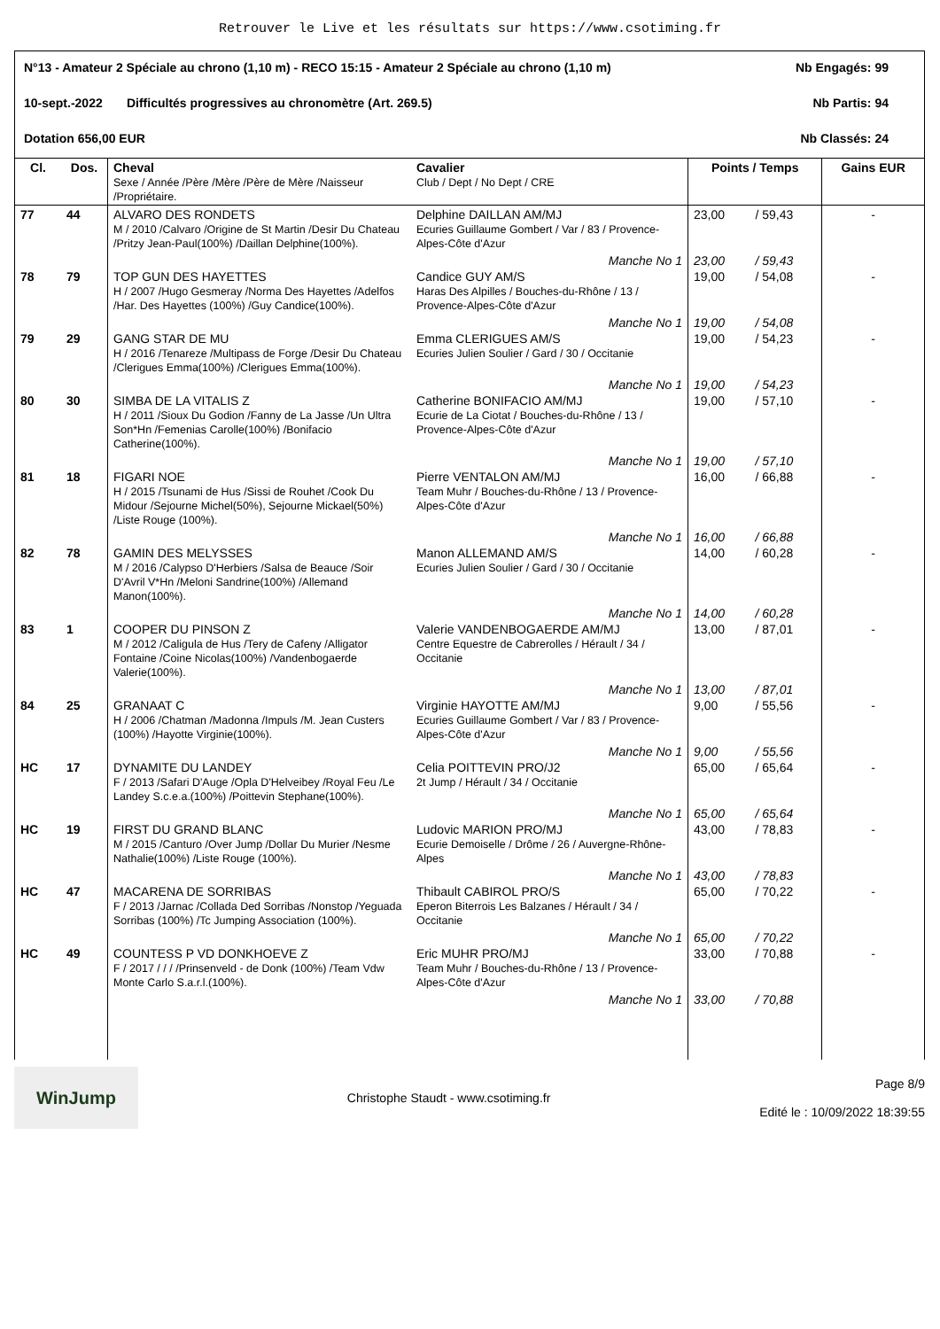Retrouver le Live et les résultats sur https://www.csotiming.fr
N°13 - Amateur 2 Spéciale au chrono (1,10 m) - RECO 15:15 - Amateur 2 Spéciale au chrono (1,10 m) Nb Engagés: 99
10-sept.-2022 Difficultés progressives au chronomètre (Art. 269.5) Nb Partis: 94
Dotation 656,00 EUR Nb Classés: 24
| Cl. | Dos. | Cheval Sexe / Année /Père /Mère /Père de Mère /Naisseur /Propriétaire. | Cavalier Club / Dept / No Dept / CRE | Points / Temps | | Gains EUR |
| --- | --- | --- | --- | --- | --- | --- |
| 77 | 44 | ALVARO DES RONDETS M / 2010 /Calvaro /Origine de St Martin /Desir Du Chateau /Pritzy Jean-Paul(100%) /Daillan Delphine(100%). | Delphine DAILLAN AM/MJ Ecuries Guillaume Gombert / Var / 83 / Provence-Alpes-Côte d'Azur | 23,00 | / 59,43 | - |
| | | | Manche No 1 | 23,00 | / 59,43 | |
| 78 | 79 | TOP GUN DES HAYETTES H / 2007 /Hugo Gesmeray /Norma Des Hayettes /Adelfos /Har. Des Hayettes (100%) /Guy Candice(100%). | Candice GUY AM/S Haras Des Alpilles / Bouches-du-Rhône / 13 / Provence-Alpes-Côte d'Azur | 19,00 | / 54,08 | - |
| | | | Manche No 1 | 19,00 | / 54,08 | |
| 79 | 29 | GANG STAR DE MU H / 2016 /Tenareze /Multipass de Forge /Desir Du Chateau /Clerigues Emma(100%) /Clerigues Emma(100%). | Emma CLERIGUES AM/S Ecuries Julien Soulier / Gard / 30 / Occitanie | 19,00 | / 54,23 | - |
| | | | Manche No 1 | 19,00 | / 54,23 | |
| 80 | 30 | SIMBA DE LA VITALIS Z H / 2011 /Sioux Du Godion /Fanny de La Jasse /Un Ultra Son*Hn /Femenias Carolle(100%) /Bonifacio Catherine(100%). | Catherine BONIFACIO AM/MJ Ecurie de La Ciotat / Bouches-du-Rhône / 13 / Provence-Alpes-Côte d'Azur | 19,00 | / 57,10 | - |
| | | | Manche No 1 | 19,00 | / 57,10 | |
| 81 | 18 | FIGARI NOE H / 2015 /Tsunami de Hus /Sissi de Rouhet /Cook Du Midour /Sejourne Michel(50%), Sejourne Mickael(50%) /Liste Rouge (100%). | Pierre VENTALON AM/MJ Team Muhr / Bouches-du-Rhône / 13 / Provence-Alpes-Côte d'Azur | 16,00 | / 66,88 | - |
| | | | Manche No 1 | 16,00 | / 66,88 | |
| 82 | 78 | GAMIN DES MELYSSES M / 2016 /Calypso D'Herbiers /Salsa de Beauce /Soir D'Avril V*Hn /Meloni Sandrine(100%) /Allemand Manon(100%). | Manon ALLEMAND AM/S Ecuries Julien Soulier / Gard / 30 / Occitanie | 14,00 | / 60,28 | - |
| | | | Manche No 1 | 14,00 | / 60,28 | |
| 83 | 1 | COOPER DU PINSON Z M / 2012 /Caligula de Hus /Tery de Cafeny /Alligator Fontaine /Coine Nicolas(100%) /Vandenbogaerde Valerie(100%). | Valerie VANDENBOGAERDE AM/MJ Centre Equestre de Cabrerolles / Hérault / 34 / Occitanie | 13,00 | / 87,01 | - |
| | | | Manche No 1 | 13,00 | / 87,01 | |
| 84 | 25 | GRANAAT C H / 2006 /Chatman /Madonna /Impuls /M. Jean Custers (100%) /Hayotte Virginie(100%). | Virginie HAYOTTE AM/MJ Ecuries Guillaume Gombert / Var / 83 / Provence-Alpes-Côte d'Azur | 9,00 | / 55,56 | - |
| | | | Manche No 1 | 9,00 | / 55,56 | |
| HC | 17 | DYNAMITE DU LANDEY F / 2013 /Safari D'Auge /Opla D'Helveibey /Royal Feu /Le Landey S.c.e.a.(100%) /Poittevin Stephane(100%). | Celia POITTEVIN PRO/J2 2t Jump / Hérault / 34 / Occitanie | 65,00 | / 65,64 | - |
| | | | Manche No 1 | 65,00 | / 65,64 | |
| HC | 19 | FIRST DU GRAND BLANC M / 2015 /Canturo /Over Jump /Dollar Du Murier /Nesme Nathalie(100%) /Liste Rouge (100%). | Ludovic MARION PRO/MJ Ecurie Demoiselle / Drôme / 26 / Auvergne-Rhône-Alpes | 43,00 | / 78,83 | - |
| | | | Manche No 1 | 43,00 | / 78,83 | |
| HC | 47 | MACARENA DE SORRIBAS F / 2013 /Jarnac /Collada Ded Sorribas /Nonstop /Yeguada Sorribas (100%) /Tc Jumping Association (100%). | Thibault CABIROL PRO/S Eperon Biterrois Les Balzanes / Hérault / 34 / Occitanie | 65,00 | / 70,22 | - |
| | | | Manche No 1 | 65,00 | / 70,22 | |
| HC | 49 | COUNTESS P VD DONKHOEVE Z F / 2017 / / / /Prinsenveld - de Donk (100%) /Team Vdw Monte Carlo S.a.r.l.(100%). | Eric MUHR PRO/MJ Team Muhr / Bouches-du-Rhône / 13 / Provence-Alpes-Côte d'Azur | 33,00 | / 70,88 | - |
| | | | Manche No 1 | 33,00 | / 70,88 | |
WinJump
Christophe Staudt - www.csotiming.fr
Page 8/9
Edité le : 10/09/2022 18:39:55